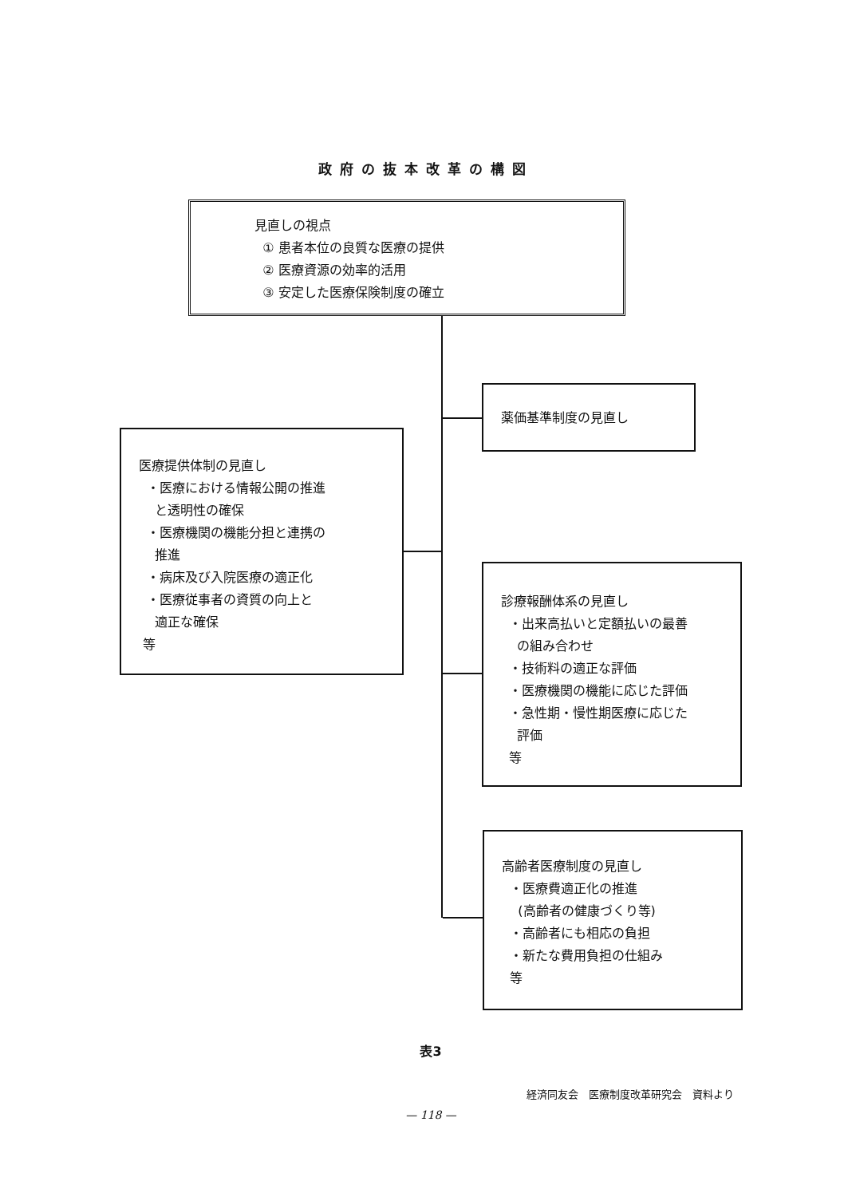政府の抜本改革の構図
見直しの視点
① 患者本位の良質な医療の提供
② 医療資源の効率的活用
③ 安定した医療保険制度の確立
薬価基準制度の見直し
医療提供体制の見直し
・医療における情報公開の推進
と透明性の確保
・医療機関の機能分担と連携の
推進
・病床及び入院医療の適正化
・医療従事者の資質の向上と
適正な確保
等
診療報酬体系の見直し
・出来高払いと定額払いの最善
の組み合わせ
・技術料の適正な評価
・医療機関の機能に応じた評価
・急性期・慢性期医療に応じた
評価
等
高齢者医療制度の見直し
・医療費適正化の推進
(高齢者の健康づくり等)
・高齢者にも相応の負担
・新たな費用負担の仕組み
等
表3
経済同友会　医療制度改革研究会　資料より
— 118 —